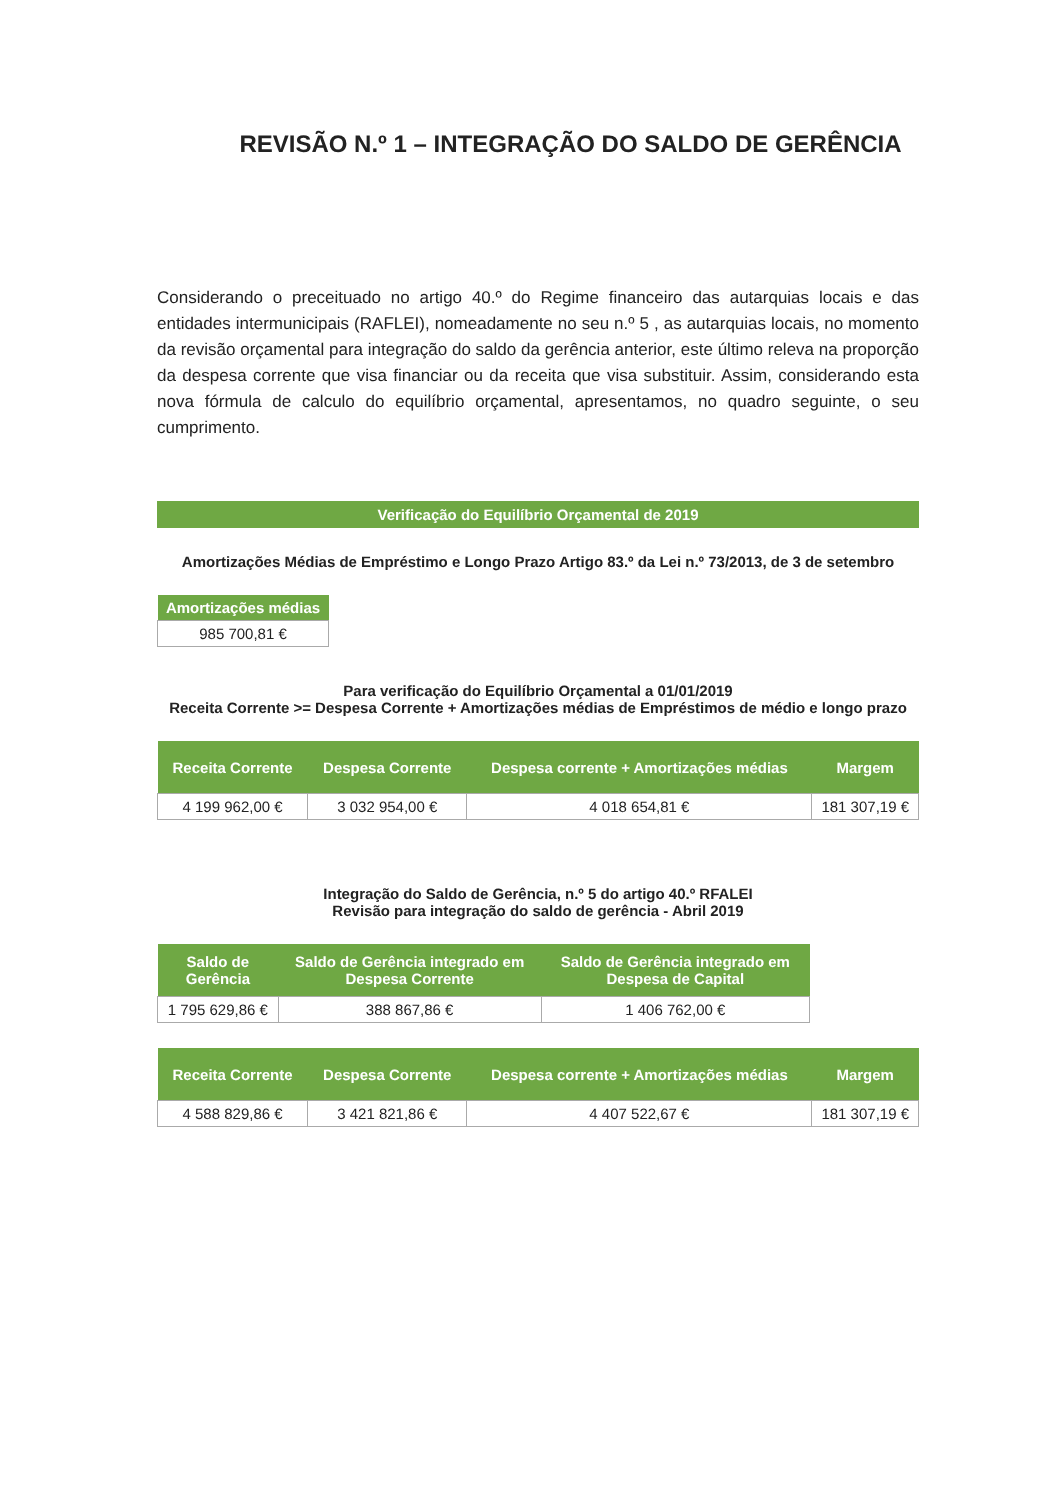REVISÃO N.º 1 – INTEGRAÇÃO DO SALDO DE GERÊNCIA
Considerando o preceituado no artigo 40.º do Regime financeiro das autarquias locais e das entidades intermunicipais (RAFLEI), nomeadamente no seu n.º 5 , as autarquias locais, no momento da revisão orçamental para integração do saldo da gerência anterior, este último releva na proporção da despesa corrente que visa financiar ou da receita que visa substituir. Assim, considerando esta nova fórmula de calculo do equilíbrio orçamental, apresentamos, no quadro seguinte, o seu cumprimento.
Verificação do Equilíbrio Orçamental de 2019
Amortizações Médias de Empréstimo e Longo Prazo Artigo 83.º da Lei n.º 73/2013, de 3 de setembro
| Amortizações médias |
| --- |
| 985 700,81 € |
Para verificação do Equilíbrio Orçamental a 01/01/2019
Receita Corrente >= Despesa Corrente + Amortizações médias de Empréstimos de médio e longo prazo
| Receita Corrente | Despesa Corrente | Despesa corrente + Amortizações médias | Margem |
| --- | --- | --- | --- |
| 4 199 962,00 € | 3 032 954,00 € | 4 018 654,81 € | 181 307,19 € |
Integração do Saldo de Gerência, n.º 5 do artigo 40.º RFALEI
Revisão para integração do saldo de gerência - Abril 2019
| Saldo de Gerência | Saldo de Gerência integrado em Despesa Corrente | Saldo de Gerência integrado em Despesa de Capital |
| --- | --- | --- |
| 1 795 629,86 € | 388 867,86 € | 1 406 762,00 € |
| Receita Corrente | Despesa Corrente | Despesa corrente + Amortizações médias | Margem |
| --- | --- | --- | --- |
| 4 588 829,86 € | 3 421 821,86 € | 4 407 522,67 € | 181 307,19 € |